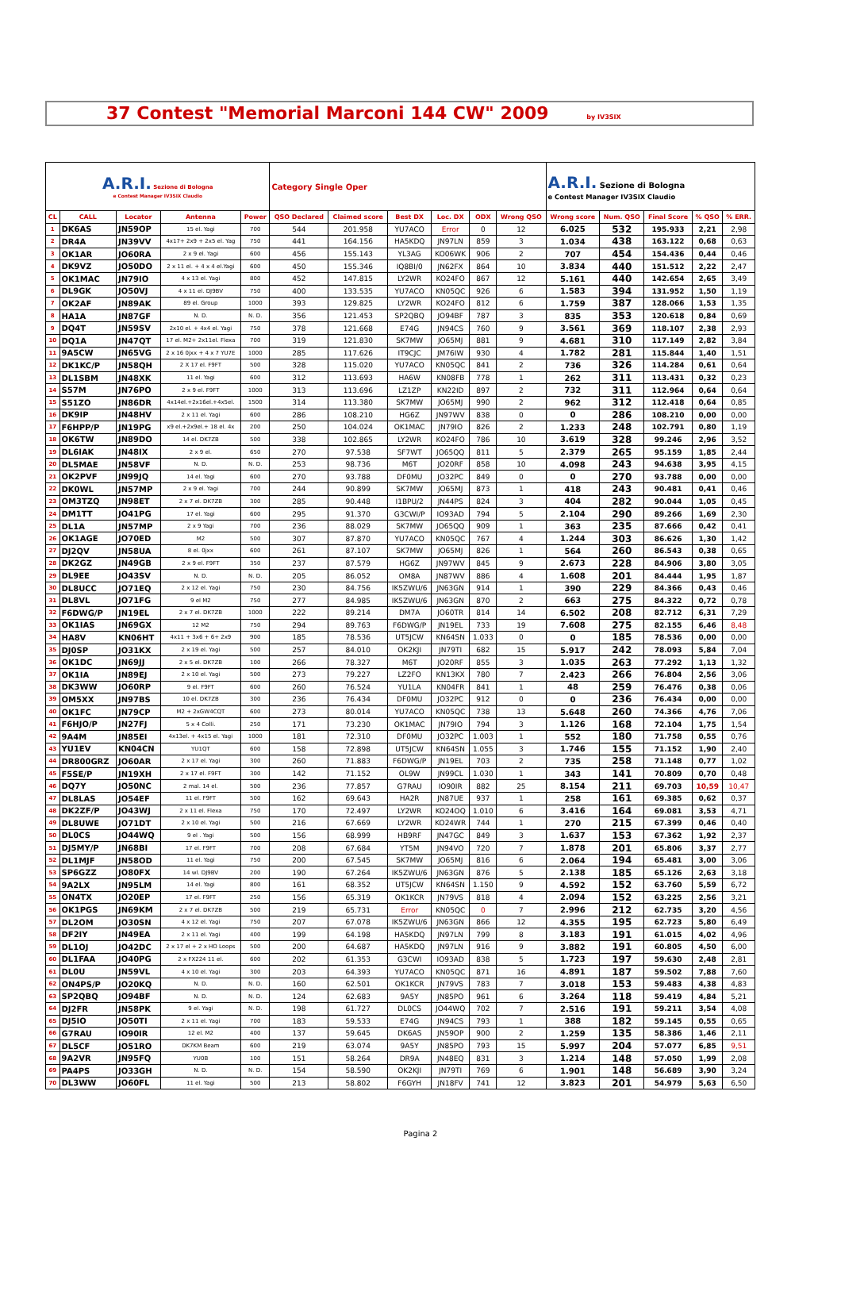37 Contest "Memorial Marconi 144 CW" 2009 by IV3SIX
| A.R.I. Sezione di Bologna e Contest Manager IV3SIX Claudio | | | | | Category Single Oper | | | | | | A.R.I. Sezione di Bologna e Contest Manager IV3SIX Claudio | | | | |
| CL | CALL | Locator | Antenna | Power | QSO Declared | Claimed score | Best DX | Loc. DX | ODX | Wrong QSO | Wrong score | Num. QSO | Final Score | % QSO | % ERR. |
| 1 | DK6AS | JN59OP | 15 el. Yagi | 700 | 544 | 201.958 | YU7ACO | Error | 0 | 12 | 6.025 | 532 | 195.933 | 2,21 | 2,98 |
| 2 | DR4A | JN39VV | 4x17+ 2x9 + 2x5 el. Yag | 750 | 441 | 164.156 | HA5KDQ | JN97LN | 859 | 3 | 1.034 | 438 | 163.122 | 0,68 | 0,63 |
| 3 | OK1AR | JO60RA | 2 x 9 el. Yagi | 600 | 456 | 155.143 | YL3AG | KO06WK | 906 | 2 | 707 | 454 | 154.436 | 0,44 | 0,46 |
| 4 | DK9VZ | JO50DO | 2 x 11 el. + 4 x 4 el.Yagi | 600 | 450 | 155.346 | IQ8BI/0 | JN62FX | 864 | 10 | 3.834 | 440 | 151.512 | 2,22 | 2,47 |
| 5 | OK1MAC | JN79IO | 4 x 13 el. Yagi | 800 | 452 | 147.815 | LY2WR | KO24FO | 867 | 12 | 5.161 | 440 | 142.654 | 2,65 | 3,49 |
| 6 | DL9GK | JO50VJ | 4 x 11 el. DJ9BV | 750 | 400 | 133.535 | YU7ACO | KN05QC | 926 | 6 | 1.583 | 394 | 131.952 | 1,50 | 1,19 |
| 7 | OK2AF | JN89AK | 89 el. Group | 1000 | 393 | 129.825 | LY2WR | KO24FO | 812 | 6 | 1.759 | 387 | 128.066 | 1,53 | 1,35 |
| 8 | HA1A | JN87GF | N. D. | N. D. | 356 | 121.453 | SP2QBQ | JO94BF | 787 | 3 | 835 | 353 | 120.618 | 0,84 | 0,69 |
| 9 | DQ4T | JN59SV | 2x10 el. + 4x4 el. Yagi | 750 | 378 | 121.668 | E74G | JN94CS | 760 | 9 | 3.561 | 369 | 118.107 | 2,38 | 2,93 |
| 10 | DQ1A | JN47QT | 17 el. M2+ 2x11el. Flexa | 700 | 319 | 121.830 | SK7MW | JO65MJ | 881 | 9 | 4.681 | 310 | 117.149 | 2,82 | 3,84 |
| 11 | 9A5CW | JN65VG | 2 x 16 0jxx + 4 x 7 YU7E | 1000 | 285 | 117.626 | IT9CJC | JM76IW | 930 | 4 | 1.782 | 281 | 115.844 | 1,40 | 1,51 |
| 12 | DK1KC/P | JN58QH | 2 X 17 el. F9FT | 500 | 328 | 115.020 | YU7ACO | KN05QC | 841 | 2 | 736 | 326 | 114.284 | 0,61 | 0,64 |
| 13 | DL1SBM | JN48XK | 11 el. Yagi | 600 | 312 | 113.693 | HA6W | KN08FB | 778 | 1 | 262 | 311 | 113.431 | 0,32 | 0,23 |
| 14 | S57M | JN76PO | 2 x 9 el. F9FT | 1000 | 313 | 113.696 | LZ1ZP | KN22ID | 897 | 2 | 732 | 311 | 112.964 | 0,64 | 0,64 |
| 15 | S51ZO | JN86DR | 4x14el.+2x16el.+4x5el. | 1500 | 314 | 113.380 | SK7MW | JO65MJ | 990 | 2 | 962 | 312 | 112.418 | 0,64 | 0,85 |
| 16 | DK9IP | JN48HV | 2 x 11 el. Yagi | 600 | 286 | 108.210 | HG6Z | JN97WV | 838 | 0 | 0 | 286 | 108.210 | 0,00 | 0,00 |
| 17 | F6HPP/P | JN19PG | x9 el.+2x9el.+ 18 el. 4x | 200 | 250 | 104.024 | OK1MAC | JN79IO | 826 | 2 | 1.233 | 248 | 102.791 | 0,80 | 1,19 |
| 18 | OK6TW | JN89DO | 14 el. DK7ZB | 500 | 338 | 102.865 | LY2WR | KO24FO | 786 | 10 | 3.619 | 328 | 99.246 | 2,96 | 3,52 |
| 19 | DL6IAK | JN48IX | 2 x 9 el. | 650 | 270 | 97.538 | SF7WT | JO65QQ | 811 | 5 | 2.379 | 265 | 95.159 | 1,85 | 2,44 |
| 20 | DL5MAE | JN58VF | N. D. | N. D. | 253 | 98.736 | M6T | JO20RF | 858 | 10 | 4.098 | 243 | 94.638 | 3,95 | 4,15 |
| 21 | OK2PVF | JN99JQ | 14 el. Yagi | 600 | 270 | 93.788 | DF0MU | JO32PC | 849 | 0 | 0 | 270 | 93.788 | 0,00 | 0,00 |
| 22 | DK0WL | JN57MP | 2 x 9 el. Yagi | 700 | 244 | 90.899 | SK7MW | JO65MJ | 873 | 1 | 418 | 243 | 90.481 | 0,41 | 0,46 |
| 23 | OM3TZQ | JN98ET | 2 x 7 el. DK7ZB | 300 | 285 | 90.448 | I1BPU/2 | JN44PS | 824 | 3 | 404 | 282 | 90.044 | 1,05 | 0,45 |
| 24 | DM1TT | JO41PG | 17 el. Yagi | 600 | 295 | 91.370 | G3CWI/P | IO93AD | 794 | 5 | 2.104 | 290 | 89.266 | 1,69 | 2,30 |
| 25 | DL1A | JN57MP | 2 x 9 Yagi | 700 | 236 | 88.029 | SK7MW | JO65QQ | 909 | 1 | 363 | 235 | 87.666 | 0,42 | 0,41 |
| 26 | OK1AGE | JO70ED | M2 | 500 | 307 | 87.870 | YU7ACO | KN05QC | 767 | 4 | 1.244 | 303 | 86.626 | 1,30 | 1,42 |
| 27 | DJ2QV | JN58UA | 8 el. 0jxx | 600 | 261 | 87.107 | SK7MW | JO65MJ | 826 | 1 | 564 | 260 | 86.543 | 0,38 | 0,65 |
| 28 | DK2GZ | JN49GB | 2 x 9 el. F9FT | 350 | 237 | 87.579 | HG6Z | JN97WV | 845 | 9 | 2.673 | 228 | 84.906 | 3,80 | 3,05 |
| 29 | DL9EE | JO43SV | N. D. | N. D. | 205 | 86.052 | OM8A | JN87WV | 886 | 4 | 1.608 | 201 | 84.444 | 1,95 | 1,87 |
| 30 | DL8UCC | JO71EQ | 2 x 12 el. Yagi | 750 | 230 | 84.756 | IK5ZWU/6 | JN63GN | 914 | 1 | 390 | 229 | 84.366 | 0,43 | 0,46 |
| 31 | DL8VL | JO71FG | 9 el M2 | 750 | 277 | 84.985 | IK5ZWU/6 | JN63GN | 870 | 2 | 663 | 275 | 84.322 | 0,72 | 0,78 |
| 32 | F6DWG/P | JN19EL | 2 x 7 el. DK7ZB | 1000 | 222 | 89.214 | DM7A | JO60TR | 814 | 14 | 6.502 | 208 | 82.712 | 6,31 | 7,29 |
| 33 | OK1IAS | JN69GX | 12 M2 | 750 | 294 | 89.763 | F6DWG/P | JN19EL | 733 | 19 | 7.608 | 275 | 82.155 | 6,46 | 8,48 |
| 34 | HA8V | KN06HT | 4x11 + 3x6 + 6+ 2x9 | 900 | 185 | 78.536 | UT5JCW | KN64SN | 1.033 | 0 | 0 | 185 | 78.536 | 0,00 | 0,00 |
| 35 | DJ0SP | JO31KX | 2 x 19 el. Yagi | 500 | 257 | 84.010 | OK2KJI | JN79TI | 682 | 15 | 5.917 | 242 | 78.093 | 5,84 | 7,04 |
| 36 | OK1DC | JN69JJ | 2 x 5 el. DK7ZB | 100 | 266 | 78.327 | M6T | JO20RF | 855 | 3 | 1.035 | 263 | 77.292 | 1,13 | 1,32 |
| 37 | OK1IA | JN89EJ | 2 x 10 el. Yagi | 500 | 273 | 79.227 | LZ2FO | KN13KX | 780 | 7 | 2.423 | 266 | 76.804 | 2,56 | 3,06 |
| 38 | DK3WW | JO60RP | 9 el. F9FT | 600 | 260 | 76.524 | YU1LA | KN04FR | 841 | 1 | 48 | 259 | 76.476 | 0,38 | 0,06 |
| 39 | OM5XX | JN97BS | 10 el. DK7ZB | 300 | 236 | 76.434 | DF0MU | JO32PC | 912 | 0 | 0 | 236 | 76.434 | 0,00 | 0,00 |
| 40 | OK1FC | JN79CP | M2 + 2xGW4CQT | 600 | 273 | 80.014 | YU7ACO | KN05QC | 738 | 13 | 5.648 | 260 | 74.366 | 4,76 | 7,06 |
| 41 | F6HJO/P | JN27FJ | 5 x 4 Colli. | 250 | 171 | 73.230 | OK1MAC | JN79IO | 794 | 3 | 1.126 | 168 | 72.104 | 1,75 | 1,54 |
| 42 | 9A4M | JN85EI | 4x13el. + 4x15 el. Yagi | 1000 | 181 | 72.310 | DF0MU | JO32PC | 1.003 | 1 | 552 | 180 | 71.758 | 0,55 | 0,76 |
| 43 | YU1EV | KN04CN | YU1QT | 600 | 158 | 72.898 | UT5JCW | KN64SN | 1.055 | 3 | 1.746 | 155 | 71.152 | 1,90 | 2,40 |
| 44 | DR800GRZ | JO60AR | 2 x 17 el. Yagi | 300 | 260 | 71.883 | F6DWG/P | JN19EL | 703 | 2 | 735 | 258 | 71.148 | 0,77 | 1,02 |
| 45 | F5SE/P | JN19XH | 2 x 17 el. F9FT | 300 | 142 | 71.152 | OL9W | JN99CL | 1.030 | 1 | 343 | 141 | 70.809 | 0,70 | 0,48 |
| 46 | DQ7Y | JO50NC | 2 mal. 14 el. | 500 | 236 | 77.857 | G7RAU | IO90IR | 882 | 25 | 8.154 | 211 | 69.703 | 10,59 | 10,47 |
| 47 | DL8LAS | JO54EF | 11 el. F9FT | 500 | 162 | 69.643 | HA2R | JN87UE | 937 | 1 | 258 | 161 | 69.385 | 0,62 | 0,37 |
| 48 | DK2ZF/P | JO43WJ | 2 x 11 el. Flexa | 750 | 170 | 72.497 | LY2WR | KO24OQ | 1.010 | 6 | 3.416 | 164 | 69.081 | 3,53 | 4,71 |
| 49 | DL8UWE | JO71DT | 2 x 10 el. Yagi | 500 | 216 | 67.669 | LY2WR | KO24WR | 744 | 1 | 270 | 215 | 67.399 | 0,46 | 0,40 |
| 50 | DL0CS | JO44WQ | 9 el . Yagi | 500 | 156 | 68.999 | HB9RF | JN47GC | 849 | 3 | 1.637 | 153 | 67.362 | 1,92 | 2,37 |
| 51 | DJ5MY/P | JN68BI | 17 el. F9FT | 700 | 208 | 67.684 | YT5M | JN94VO | 720 | 7 | 1.878 | 201 | 65.806 | 3,37 | 2,77 |
| 52 | DL1MJF | JN58OD | 11 el. Yagi | 750 | 200 | 67.545 | SK7MW | JO65MJ | 816 | 6 | 2.064 | 194 | 65.481 | 3,00 | 3,06 |
| 53 | SP6GZZ | JO80FX | 14 wl. DJ9BV | 200 | 190 | 67.264 | IK5ZWU/6 | JN63GN | 876 | 5 | 2.138 | 185 | 65.126 | 2,63 | 3,18 |
| 54 | 9A2LX | JN95LM | 14 el. Yagi | 800 | 161 | 68.352 | UT5JCW | KN64SN | 1.150 | 9 | 4.592 | 152 | 63.760 | 5,59 | 6,72 |
| 55 | ON4TX | JO20EP | 17 el. F9FT | 250 | 156 | 65.319 | OK1KCR | JN79VS | 818 | 4 | 2.094 | 152 | 63.225 | 2,56 | 3,21 |
| 56 | OK1PGS | JN69KM | 2 x 7 el. DK7ZB | 500 | 219 | 65.731 | Error | KN05QC | 0 | 7 | 2.996 | 212 | 62.735 | 3,20 | 4,56 |
| 57 | DL2OM | JO30SN | 4 x 12 el. Yagi | 750 | 207 | 67.078 | IK5ZWU/6 | JN63GN | 866 | 12 | 4.355 | 195 | 62.723 | 5,80 | 6,49 |
| 58 | DF2IY | JN49EA | 2 x 11 el. Yagi | 400 | 199 | 64.198 | HA5KDQ | JN97LN | 799 | 8 | 3.183 | 191 | 61.015 | 4,02 | 4,96 |
| 59 | DL1OJ | JO42DC | 2 x 17 el + 2 x HO Loops | 500 | 200 | 64.687 | HA5KDQ | JN97LN | 916 | 9 | 3.882 | 191 | 60.805 | 4,50 | 6,00 |
| 60 | DL1FAA | JO40PG | 2 x FX224 11 el. | 600 | 202 | 61.353 | G3CWI | IO93AD | 838 | 5 | 1.723 | 197 | 59.630 | 2,48 | 2,81 |
| 61 | DL0U | JN59VL | 4 x 10 el. Yagi | 300 | 203 | 64.393 | YU7ACO | KN05QC | 871 | 16 | 4.891 | 187 | 59.502 | 7,88 | 7,60 |
| 62 | ON4PS/P | JO20KQ | N. D. | N. D. | 160 | 62.501 | OK1KCR | JN79VS | 783 | 7 | 3.018 | 153 | 59.483 | 4,38 | 4,83 |
| 63 | SP2QBQ | JO94BF | N. D. | N. D. | 124 | 62.683 | 9A5Y | JN85PO | 961 | 6 | 3.264 | 118 | 59.419 | 4,84 | 5,21 |
| 64 | DJ2FR | JN58PK | 9 el. Yagi | N. D. | 198 | 61.727 | DL0CS | JO44WQ | 702 | 7 | 2.516 | 191 | 59.211 | 3,54 | 4,08 |
| 65 | DJ5IO | JO50TI | 2 x 11 el. Yagi | 700 | 183 | 59.533 | E74G | JN94CS | 793 | 1 | 388 | 182 | 59.145 | 0,55 | 0,65 |
| 66 | G7RAU | IO90IR | 12 el. M2 | 400 | 137 | 59.645 | DK6AS | JN59OP | 900 | 2 | 1.259 | 135 | 58.386 | 1,46 | 2,11 |
| 67 | DL5CF | JO51RO | DK7KM Beam | 600 | 219 | 63.074 | 9A5Y | JN85PO | 793 | 15 | 5.997 | 204 | 57.077 | 6,85 | 9,51 |
| 68 | 9A2VR | JN95FQ | YU0B | 100 | 151 | 58.264 | DR9A | JN48EQ | 831 | 3 | 1.214 | 148 | 57.050 | 1,99 | 2,08 |
| 69 | PA4PS | JO33GH | N. D. | N. D. | 154 | 58.590 | OK2KJI | JN79TI | 769 | 6 | 1.901 | 148 | 56.689 | 3,90 | 3,24 |
| 70 | DL3WW | JO60FL | 11 el. Yagi | 500 | 213 | 58.802 | F6GYH | JN18FV | 741 | 12 | 3.823 | 201 | 54.979 | 5,63 | 6,50 |
Pagina 2